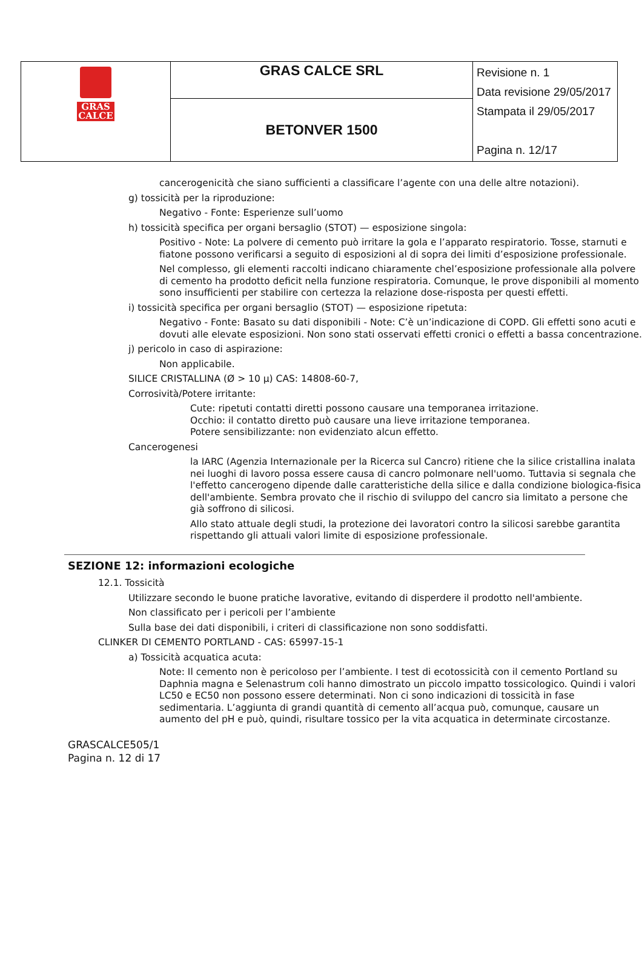| GRAS CALCE | GRAS CALCE SRL | Revisione n. 1 Data revisione 29/05/2017 Stampata il 29/05/2017 Pagina n. 12/17 |
| | BETONVER 1500 | |
cancerogenicità che siano sufficienti a classificare l’agente con una delle altre notazioni).
g) tossicità per la riproduzione:
Negativo - Fonte: Esperienze sull’uomo
h) tossicità specifica per organi bersaglio (STOT) — esposizione singola:
Positivo - Note: La polvere di cemento può irritare la gola e l’apparato respiratorio. Tosse, starnuti e fiatone possono verificarsi a seguito di esposizioni al di sopra dei limiti d’esposizione professionale.
Nel complesso, gli elementi raccolti indicano chiaramente chel’esposizione professionale alla polvere di cemento ha prodotto deficit nella funzione respiratoria. Comunque, le prove disponibili al momento sono insufficienti per stabilire con certezza la relazione dose-risposta per questi effetti.
i) tossicità specifica per organi bersaglio (STOT) — esposizione ripetuta:
Negativo - Fonte: Basato su dati disponibili - Note: C’è un’indicazione di COPD. Gli effetti sono acuti e dovuti alle elevate esposizioni. Non sono stati osservati effetti cronici o effetti a bassa concentrazione.
j) pericolo in caso di aspirazione:
Non applicabile.
SILICE CRISTALLINA (Ø > 10 µ) CAS: 14808-60-7,
Corrosività/Potere irritante:
Cute: ripetuti contatti diretti possono causare una temporanea irritazione.
Occhio: il contatto diretto può causare una lieve irritazione temporanea.
Potere sensibilizzante: non evidenziato alcun effetto.
Cancerogenesi
la IARC (Agenzia Internazionale per la Ricerca sul Cancro) ritiene che la silice cristallina inalata nei luoghi di lavoro possa essere causa di cancro polmonare nell'uomo. Tuttavia si segnala che l'effetto cancerogeno dipende dalle caratteristiche della silice e dalla condizione biologica-fisica dell'ambiente. Sembra provato che il rischio di sviluppo del cancro sia limitato a persone che già soffrono di silicosi.
Allo stato attuale degli studi, la protezione dei lavoratori contro la silicosi sarebbe garantita rispettando gli attuali valori limite di esposizione professionale.
SEZIONE 12: informazioni ecologiche
12.1. Tossicità
Utilizzare secondo le buone pratiche lavorative, evitando di disperdere il prodotto nell'ambiente.
Non classificato per i pericoli per l’ambiente
Sulla base dei dati disponibili, i criteri di classificazione non sono soddisfatti.
CLINKER DI CEMENTO PORTLAND - CAS: 65997-15-1
a) Tossicità acquatica acuta:
Note: Il cemento non è pericoloso per l’ambiente. I test di ecotossicità con il cemento Portland su Daphnia magna e Selenastrum coli hanno dimostrato un piccolo impatto tossicologico. Quindi i valori LC50 e EC50 non possono essere determinati. Non ci sono indicazioni di tossicità in fase sedimentaria. L’aggiunta di grandi quantità di cemento all’acqua può, comunque, causare un aumento del pH e può, quindi, risultare tossico per la vita acquatica in determinate circostanze.
GRASCALCE505/1
Pagina n. 12 di 17